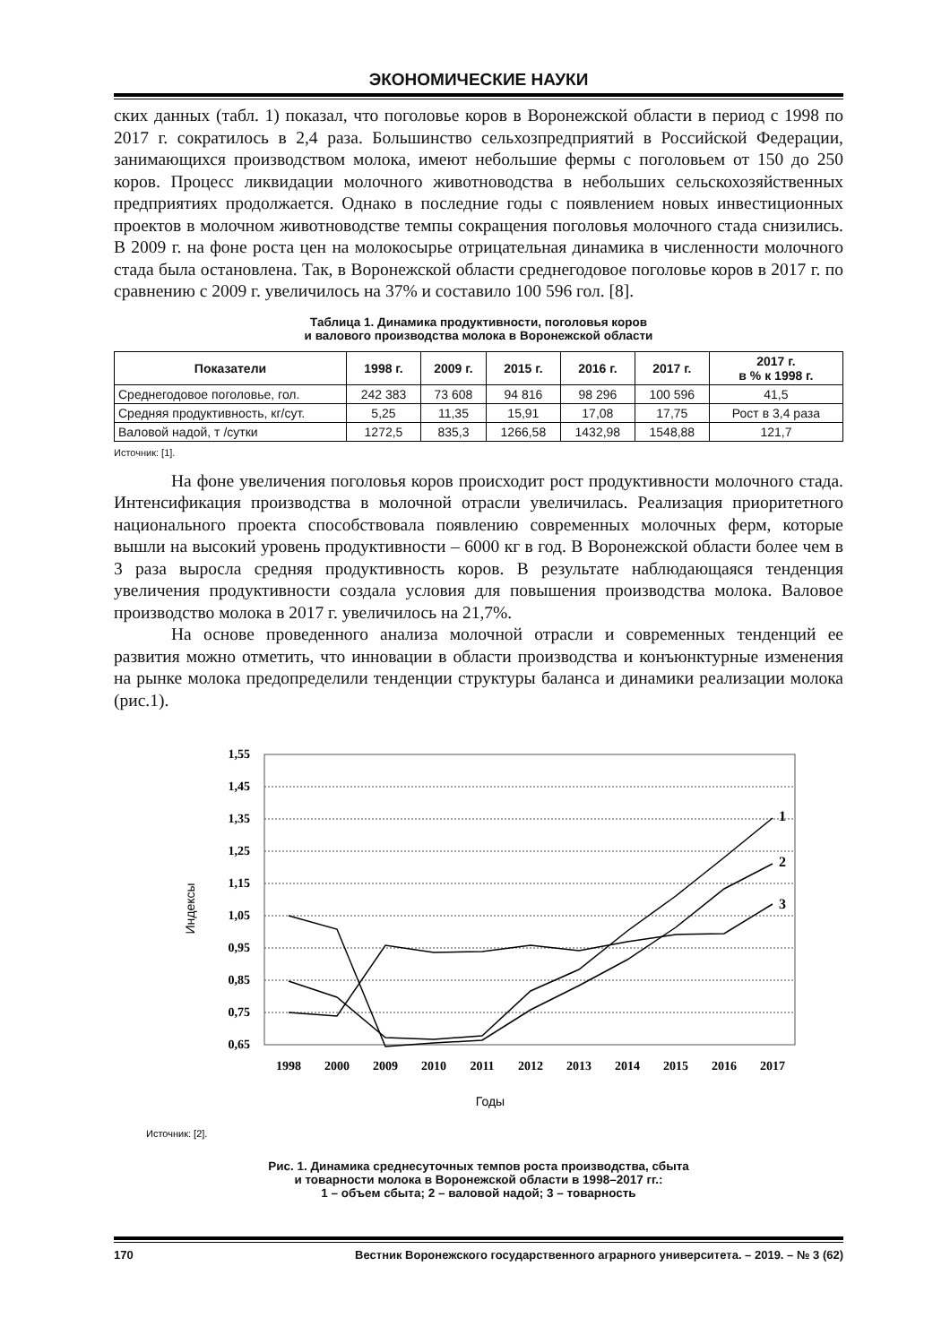ЭКОНОМИЧЕСКИЕ НАУКИ
ских данных (табл. 1) показал, что поголовье коров в Воронежской области в период с 1998 по 2017 г. сократилось в 2,4 раза. Большинство сельхозпредприятий в Российской Федерации, занимающихся производством молока, имеют небольшие фермы с поголовьем от 150 до 250 коров. Процесс ликвидации молочного животноводства в небольших сельскохозяйственных предприятиях продолжается. Однако в последние годы с появлением новых инвестиционных проектов в молочном животноводстве темпы сокращения поголовья молочного стада снизились. В 2009 г. на фоне роста цен на молокосырье отрицательная динамика в численности молочного стада была остановлена. Так, в Воронежской области среднегодовое поголовье коров в 2017 г. по сравнению с 2009 г. увеличилось на 37% и составило 100 596 гол. [8].
Таблица 1. Динамика продуктивности, поголовья коров
и валового производства молока в Воронежской области
| Показатели | 1998 г. | 2009 г. | 2015 г. | 2016 г. | 2017 г. | 2017 г. в % к 1998 г. |
| --- | --- | --- | --- | --- | --- | --- |
| Среднегодовое поголовье, гол. | 242 383 | 73 608 | 94 816 | 98 296 | 100 596 | 41,5 |
| Средняя продуктивность, кг/сут. | 5,25 | 11,35 | 15,91 | 17,08 | 17,75 | Рост в 3,4 раза |
| Валовой надой, т /сутки | 1272,5 | 835,3 | 1266,58 | 1432,98 | 1548,88 | 121,7 |
Источник: [1].
На фоне увеличения поголовья коров происходит рост продуктивности молочного стада. Интенсификация производства в молочной отрасли увеличилась. Реализация приоритетного национального проекта способствовала появлению современных молочных ферм, которые вышли на высокий уровень продуктивности – 6000 кг в год. В Воронежской области более чем в 3 раза выросла средняя продуктивность коров. В результате наблюдающаяся тенденция увеличения продуктивности создала условия для повышения производства молока. Валовое производство молока в 2017 г. увеличилось на 21,7%.
На основе проведенного анализа молочной отрасли и современных тенденций ее развития можно отметить, что инновации в области производства и конъюнктурные изменения на рынке молока предопределили тенденции структуры баланса и динамики реализации молока (рис.1).
1,55
1,45
1,35
1,25
1,15
1,05
0,95
0,85
0,75
0,65
1
2
3
1998
2000
2009
2010
2011
2012
2013
2014
2015
2016
2017
Индексы
Годы
Источник: [2].
Рис. 1. Динамика среднесуточных темпов роста производства, сбыта
и товарности молока в Воронежской области в 1998–2017 гг.:
1 – объем сбыта; 2 – валовой надой; 3 – товарность
170 Вестник Воронежского государственного аграрного университета. – 2019. – № 3 (62)